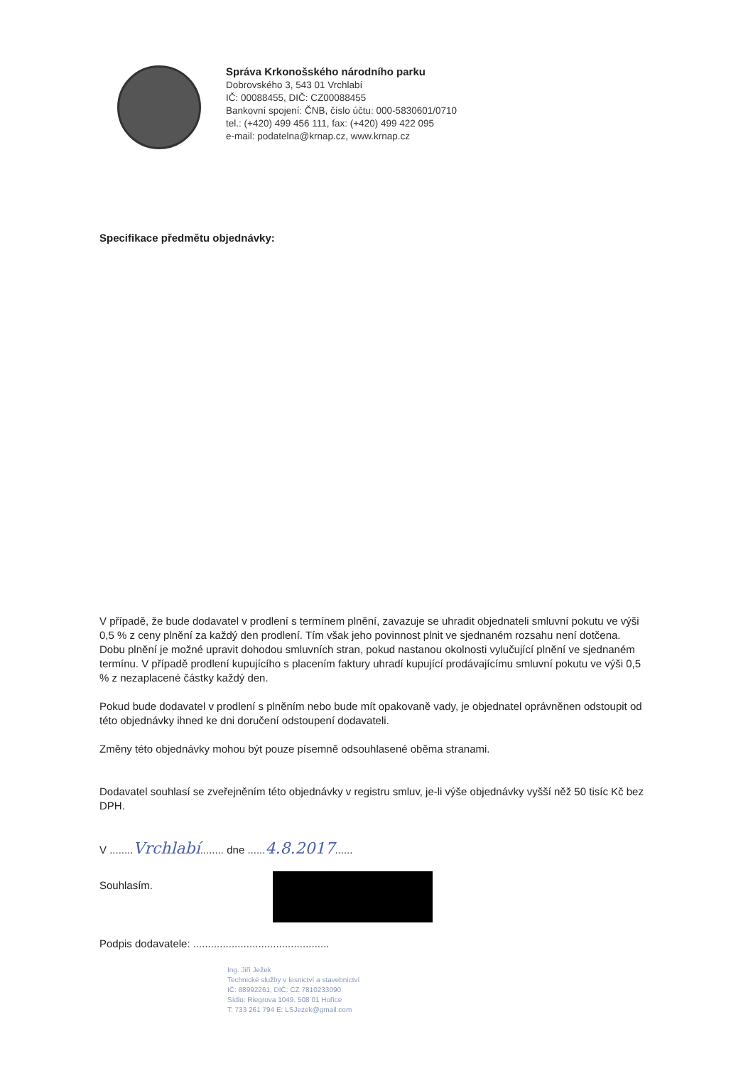Správa Krkonošského národního parku
Dobrovského 3, 543 01 Vrchlabí
IČ: 00088455, DIČ: CZ00088455
Bankovní spojení: ČNB, číslo účtu: 000-5830601/0710
tel.: (+420) 499 456 111, fax: (+420) 499 422 095
e-mail: podatelna@krnap.cz, www.krnap.cz
Specifikace předmětu objednávky:
V případě, že bude dodavatel v prodlení s termínem plnění, zavazuje se uhradit objednateli smluvní pokutu ve výši 0,5 % z ceny plnění za každý den prodlení. Tím však jeho povinnost plnit ve sjednaném rozsahu není dotčena. Dobu plnění je možné upravit dohodou smluvních stran, pokud nastanou okolnosti vylučující plnění ve sjednaném termínu. V případě prodlení kupujícího s placením faktury uhradí kupující prodávajícímu smluvní pokutu ve výši 0,5 % z nezaplacené částky každý den.
Pokud bude dodavatel v prodlení s plněním nebo bude mít opakovaně vady, je objednatel oprávněnen odstoupit od této objednávky ihned ke dni doručení odstoupení dodavateli.
Změny této objednávky mohou být pouze písemně odsouhlasené oběma stranami.
Dodavatel souhlasí se zveřejněním této objednávky v registru smluv, je-li výše objednávky vyšší něž 50 tisíc Kč bez DPH.
V ........Vrchlabí........ dne ......4.8.2017......
Souhlasím.
Podpis dodavatele: ..............................................
Ing. Jiří Ježek
Technické služby v lesnictví a stavebnictví
IČ: 88992261, DIČ: CZ 7810233090
Sídlo: Riegrova 1049, 508 01 Hořice
T: 733 261 794 E: LSJezek@gmail.com